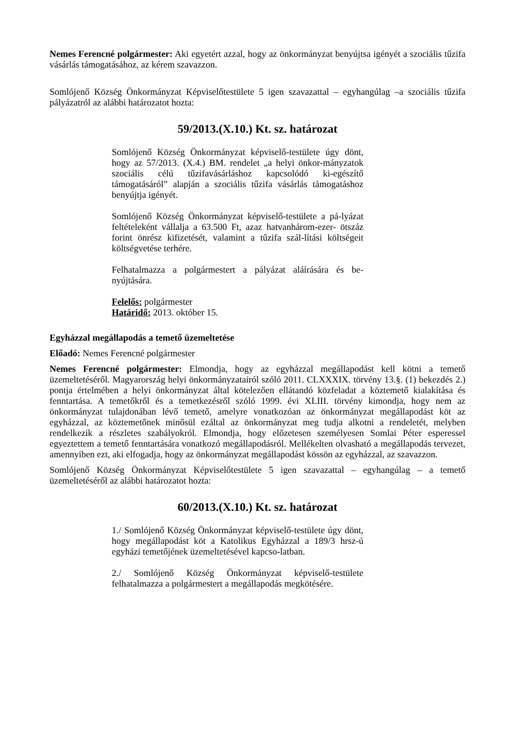Nemes Ferencné polgármester: Aki egyetért azzal, hogy az önkormányzat benyújtsa igényét a szociális tűzifa vásárlás támogatásához, az kérem szavazzon.
Somlójenő Község Önkormányzat Képviselőtestülete 5 igen szavazattal – egyhangúlag –a szociális tűzifa pályázatról az alábbi határozatot hozta:
59/2013.(X.10.) Kt. sz. határozat
Somlójenő Község Önkormányzat képviselő-testülete úgy dönt, hogy az 57/2013. (X.4.) BM. rendelet „a helyi önkor-mányzatok szociális célú tűzifavásárláshoz kapcsolódó ki-egészítő támogatásáról” alapján a szociális tűzifa vásárlás támogatáshoz benyújtja igényét.
Somlójenő Község Önkormányzat képviselő-testülete a pá-lyázat feltételeként vállalja a 63.500 Ft, azaz hatvanhárom-ezer- ötszáz forint önrész kifizetését, valamint a tűzifa szál-lítási költségeit költségvetése terhére.
Felhatalmazza a polgármestert a pályázat aláírására és be-nyújtására.
Felelős: polgármester
Határidő: 2013. október 15.
Egyházzal megállapodás a temető üzemeltetése
Előadó: Nemes Ferencné polgármester
Nemes Ferencné polgármester: Elmondja, hogy az egyházzal megállapodást kell kötni a temető üzemeltetéséről. Magyarország helyi önkormányzatairól szóló 2011. CLXXXIX. törvény 13.§. (1) bekezdés 2.) pontja értelmében a helyi önkormányzat által kötelezően ellátandó közfeladat a köztemető kialakítása és fenntartása. A temetőkről és a temetkezésről szóló 1999. évi XLIII. törvény kimondja, hogy nem az önkormányzat tulajdonában lévő temető, amelyre vonatkozóan az önkormányzat megállapodást köt az egyházzal, az köztemetőnek minősül ezáltal az önkormányzat meg tudja alkotni a rendeletét, melyben rendelkezik a részletes szabályokról. Elmondja, hogy előzetesen személyesen Somlai Péter esperessel egyeztettem a temető fenntartására vonatkozó megállapodásról. Mellékelten olvasható a megállapodás tervezet, amennyiben ezt, aki elfogadja, hogy az önkormányzat megállapodást kössön az egyházzal, az szavazzon.
Somlójenő Község Önkormányzat Képviselőtestülete 5 igen szavazattal – egyhangúlag – a temető üzemeltetéséről az alábbi határozatot hozta:
60/2013.(X.10.) Kt. sz. határozat
1./ Somlójenő Község Önkormányzat képviselő-testülete úgy dönt, hogy megállapodást köt a Katolikus Egyházzal a 189/3 hrsz-ú egyházi temetőjének üzemeltetésével kapcso-latban.
2./ Somlójenő Község Önkormányzat képviselő-testülete felhatalmazza a polgármestert a megállapodás megkötésére.